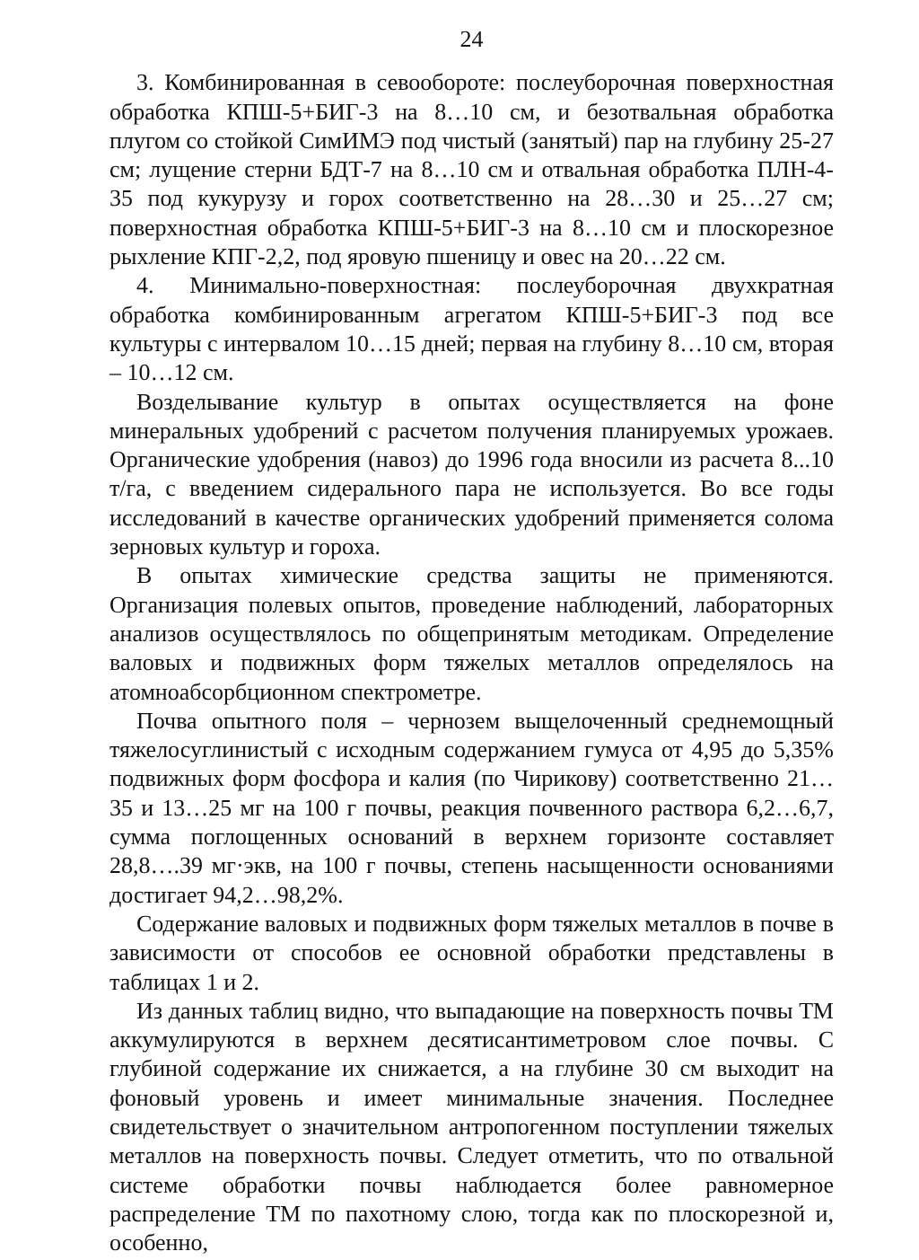24
3. Комбинированная в севообороте: послеуборочная поверхностная обработка КПШ-5+БИГ-3 на 8…10 см, и безотвальная обработка плугом со стойкой СимИМЭ под чистый (занятый) пар на глубину 25-27 см; лущение стерни БДТ-7 на 8…10 см и отвальная обработка ПЛН-4-35 под кукурузу и горох соответственно на 28…30 и 25…27 см; поверхностная обработка КПШ-5+БИГ-3 на 8…10 см и плоскорезное рыхление КПГ-2,2, под яровую пшеницу и овес на 20…22 см.
4. Минимально-поверхностная: послеуборочная двухкратная обработка комбинированным агрегатом КПШ-5+БИГ-3 под все культуры с интервалом 10…15 дней; первая на глубину 8…10 см, вторая – 10…12 см.
Возделывание культур в опытах осуществляется на фоне минеральных удобрений с расчетом получения планируемых урожаев. Органические удобрения (навоз) до 1996 года вносили из расчета 8...10 т/га, с введением сидерального пара не используется. Во все годы исследований в качестве органических удобрений применяется солома зерновых культур и гороха.
В опытах химические средства защиты не применяются. Организация полевых опытов, проведение наблюдений, лабораторных анализов осуществлялось по общепринятым методикам. Определение валовых и подвижных форм тяжелых металлов определялось на атомноабсорбционном спектрометре.
Почва опытного поля – чернозем выщелоченный среднемощный тяжелосуглинистый с исходным содержанием гумуса от 4,95 до 5,35% подвижных форм фосфора и калия (по Чирикову) соответственно 21…35 и 13…25 мг на 100 г почвы, реакция почвенного раствора 6,2…6,7, сумма поглощенных оснований в верхнем горизонте составляет 28,8….39 мг·экв, на 100 г почвы, степень насыщенности основаниями достигает 94,2…98,2%.
Содержание валовых и подвижных форм тяжелых металлов в почве в зависимости от способов ее основной обработки представлены в таблицах 1 и 2.
Из данных таблиц видно, что выпадающие на поверхность почвы ТМ аккумулируются в верхнем десятисантиметровом слое почвы. С глубиной содержание их снижается, а на глубине 30 см выходит на фоновый уровень и имеет минимальные значения. Последнее свидетельствует о значительном антропогенном поступлении тяжелых металлов на поверхность почвы. Следует отметить, что по отвальной системе обработки почвы наблюдается более равномерное распределение ТМ по пахотному слою, тогда как по плоскорезной и, особенно,